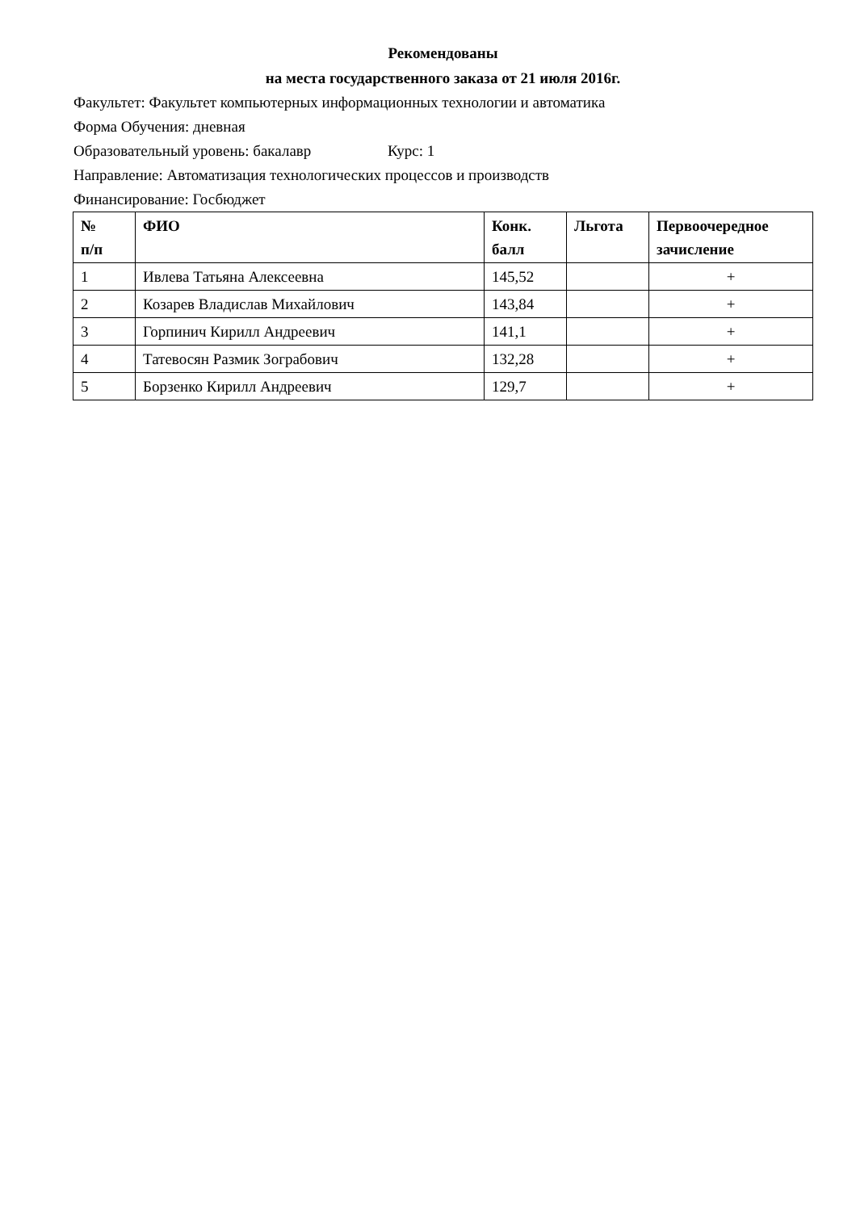Рекомендованы
на места государственного заказа от 21 июля 2016г.
Факультет: Факультет компьютерных информационных технологии и автоматика
Форма Обучения: дневная
Образовательный уровень: бакалавр Курс: 1
Направление: Автоматизация технологических процессов и производств
Финансирование: Госбюджет
| № п/п | ФИО | Конк. балл | Льгота | Первоочередное зачисление |
| --- | --- | --- | --- | --- |
| 1 | Ивлева Татьяна Алексеевна | 145,52 | | + |
| 2 | Козарев Владислав Михайлович | 143,84 | | + |
| 3 | Горпинич Кирилл Андреевич | 141,1 | | + |
| 4 | Татевосян Размик Зограбович | 132,28 | | + |
| 5 | Борзенко Кирилл Андреевич | 129,7 | | + |